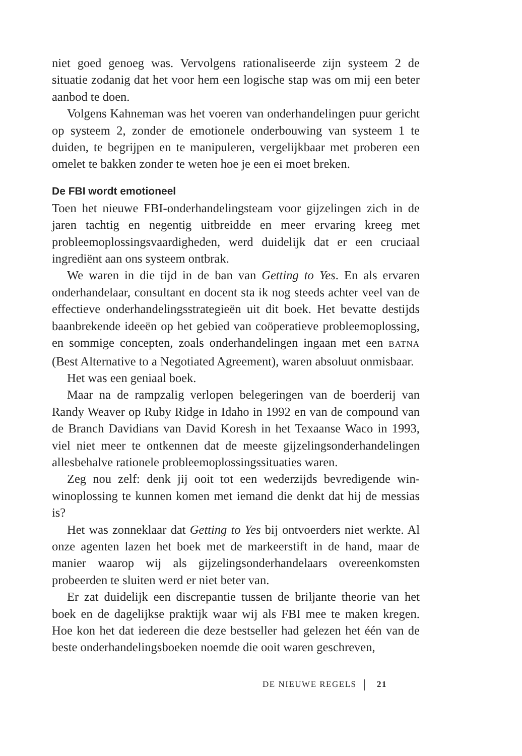niet goed genoeg was. Vervolgens rationaliseerde zijn systeem 2 de situatie zodanig dat het voor hem een logische stap was om mij een beter aanbod te doen.
Volgens Kahneman was het voeren van onderhandelingen puur gericht op systeem 2, zonder de emotionele onderbouwing van systeem 1 te duiden, te begrijpen en te manipuleren, vergelijkbaar met proberen een omelet te bakken zonder te weten hoe je een ei moet breken.
De FBI wordt emotioneel
Toen het nieuwe FBI-onderhandelingsteam voor gijzelingen zich in de jaren tachtig en negentig uitbreidde en meer ervaring kreeg met probleemoplossingsvaardigheden, werd duidelijk dat er een cruciaal ingrediënt aan ons systeem ontbrak.
We waren in die tijd in de ban van Getting to Yes. En als ervaren onderhandelaar, consultant en docent sta ik nog steeds achter veel van de effectieve onderhandelingsstrategieën uit dit boek. Het bevatte destijds baanbrekende ideeën op het gebied van coöperatieve probleemoplossing, en sommige concepten, zoals onderhandelingen ingaan met een BATNA (Best Alternative to a Negotiated Agreement), waren absoluut onmisbaar.
Het was een geniaal boek.
Maar na de rampzalig verlopen belegeringen van de boerderij van Randy Weaver op Ruby Ridge in Idaho in 1992 en van de compound van de Branch Davidians van David Koresh in het Texaanse Waco in 1993, viel niet meer te ontkennen dat de meeste gijzelingsonderhandelingen allesbehalve rationele probleemoplossingssituaties waren.
Zeg nou zelf: denk jij ooit tot een wederzijds bevredigende win-winoplossing te kunnen komen met iemand die denkt dat hij de messias is?
Het was zonneklaar dat Getting to Yes bij ontvoerders niet werkte. Al onze agenten lazen het boek met de markeerstift in de hand, maar de manier waarop wij als gijzelingsonderhandelaars overeenkomsten probeerden te sluiten werd er niet beter van.
Er zat duidelijk een discrepantie tussen de briljante theorie van het boek en de dagelijkse praktijk waar wij als FBI mee te maken kregen. Hoe kon het dat iedereen die deze bestseller had gelezen het één van de beste onderhandelingsboeken noemde die ooit waren geschreven,
DE NIEUWE REGELS 21